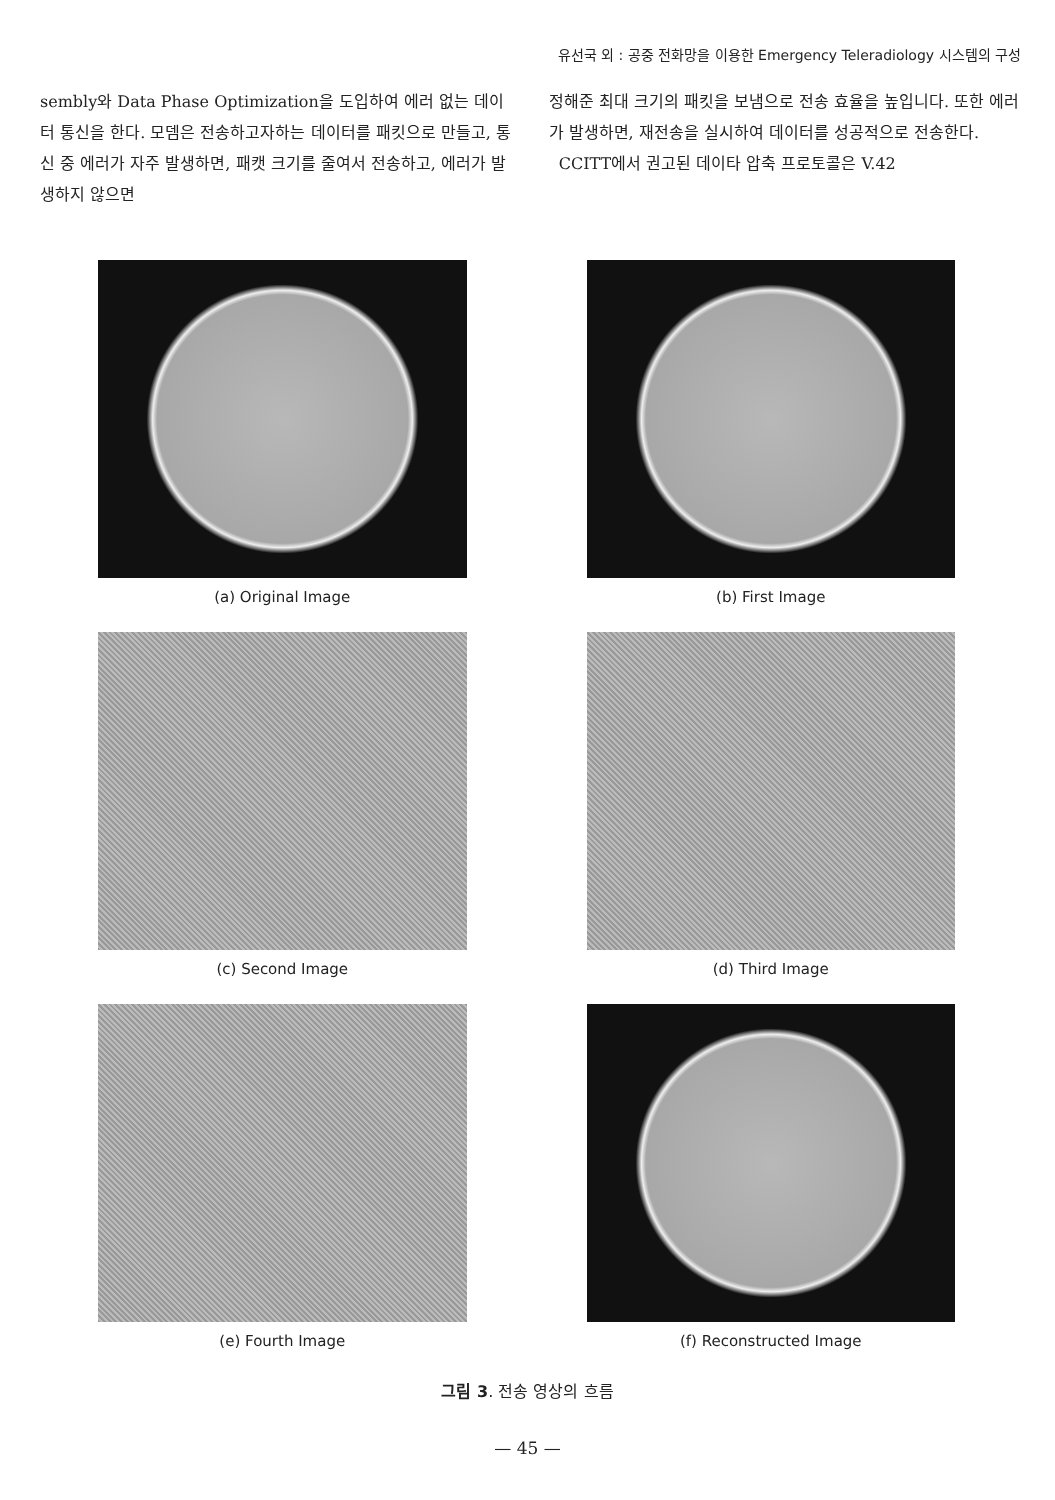유선국 외 : 공중 전화망을 이용한 Emergency Teleradiology 시스템의 구성
sembly와 Data Phase Optimization을 도입하여 에러 없는 데이터 통신을 한다. 모뎀은 전송하고자하는 데이터를 패킷으로 만들고, 통신 중 에러가 자주 발생하면, 패캣 크기를 줄여서 전송하고, 에러가 발생하지 않으면
정해준 최대 크기의 패킷을 보냄으로 전송 효율을 높입니다. 또한 에러가 발생하면, 재전송을 실시하여 데이터를 성공적으로 전송한다.
CCITT에서 권고된 데이타 압축 프로토콜은 V.42
(a) Original Image
(b) First Image
(c) Second Image
(d) Third Image
(e) Fourth Image
(f) Reconstructed Image
그림 3. 전송 영상의 흐름
— 45 —